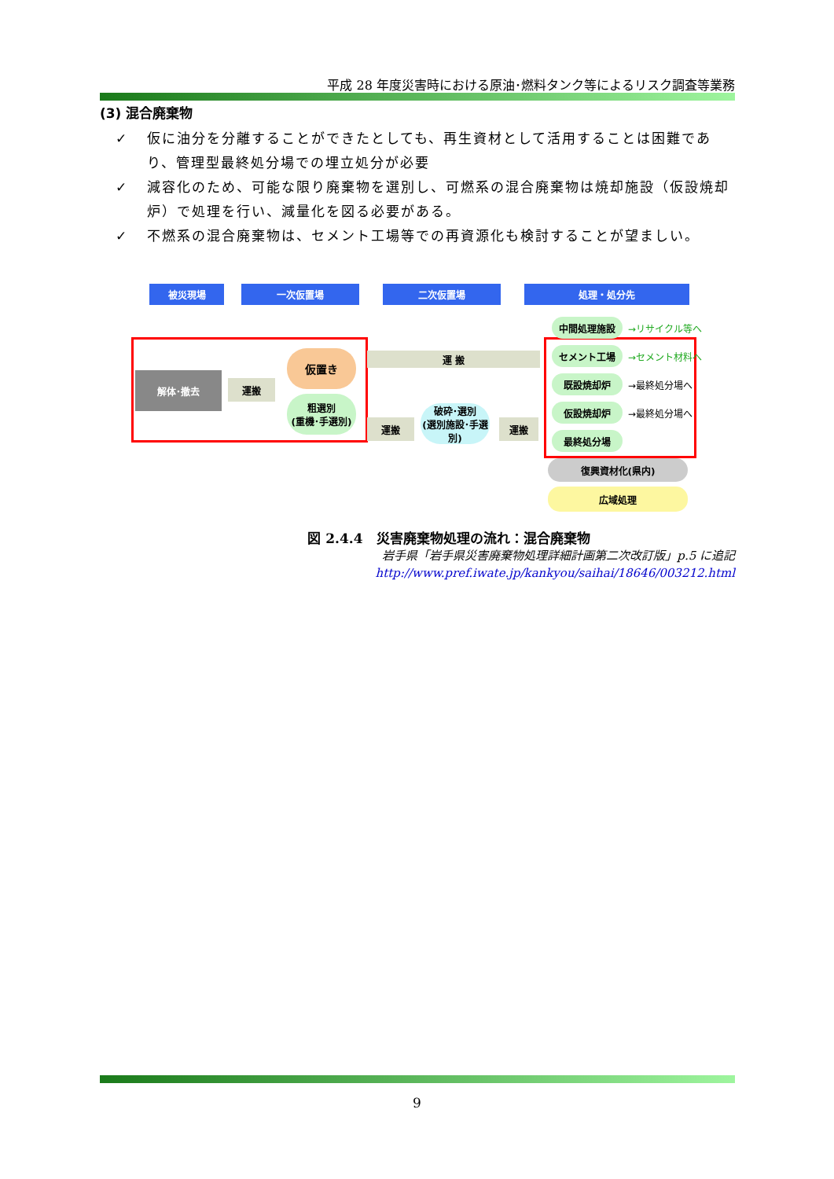平成 28 年度災害時における原油･燃料タンク等によるリスク調査等業務
(3) 混合廃棄物
✓ 仮に油分を分離することができたとしても、再生資材として活用することは困難であり、管理型最終処分場での埋立処分が必要
✓ 減容化のため、可能な限り廃棄物を選別し、可燃系の混合廃棄物は焼却施設（仮設焼却炉）で処理を行い、減量化を図る必要がある。
✓ 不燃系の混合廃棄物は、セメント工場等での再資源化も検討することが望ましい。
被災現場 一次仮置場 二次仮置場 処理・処分先
解体･撤去
運搬
仮置き
粗選別
(重機･手選別)
運 搬
運搬
破砕･選別
(選別施設･手選別)
運搬
中間処理施設 →リサイクル等へ
セメント工場 →セメント材料へ
既設焼却炉 →最終処分場へ
仮設焼却炉 →最終処分場へ
最終処分場
復興資材化(県内)
広域処理
図 2.4.4　災害廃棄物処理の流れ：混合廃棄物
岩手県「岩手県災害廃棄物処理詳細計画第二次改訂版」p.5 に追記
http://www.pref.iwate.jp/kankyou/saihai/18646/003212.html
9